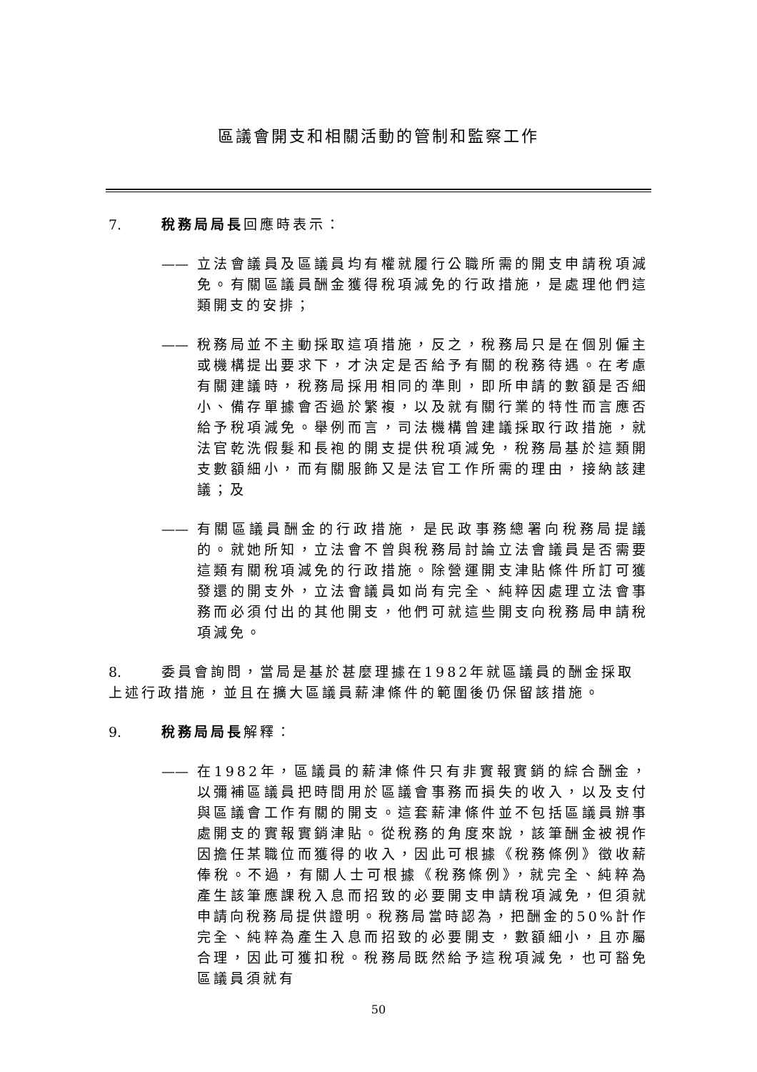區議會開支和相關活動的管制和監察工作
7. 稅務局局長回應時表示：
—— 立法會議員及區議員均有權就履行公職所需的開支申請稅項減免。有關區議員酬金獲得稅項減免的行政措施，是處理他們這類開支的安排；
—— 稅務局並不主動採取這項措施，反之，稅務局只是在個別僱主或機構提出要求下，才決定是否給予有關的稅務待遇。在考慮有關建議時，稅務局採用相同的準則，即所申請的數額是否細小、備存單據會否過於繁複，以及就有關行業的特性而言應否給予稅項減免。舉例而言，司法機構曾建議採取行政措施，就法官乾洗假髮和長袍的開支提供稅項減免，稅務局基於這類開支數額細小，而有關服飾又是法官工作所需的理由，接納該建議；及
—— 有關區議員酬金的行政措施，是民政事務總署向稅務局提議的。就她所知，立法會不曾與稅務局討論立法會議員是否需要這類有關稅項減免的行政措施。除營運開支津貼條件所訂可獲發還的開支外，立法會議員如尚有完全、純粹因處理立法會事務而必須付出的其他開支，他們可就這些開支向稅務局申請稅項減免。
8. 委員會詢問，當局是基於甚麼理據在1982年就區議員的酬金採取上述行政措施，並且在擴大區議員薪津條件的範圍後仍保留該措施。
9. 稅務局局長解釋：
—— 在1982年，區議員的薪津條件只有非實報實銷的綜合酬金，以彌補區議員把時間用於區議會事務而損失的收入，以及支付與區議會工作有關的開支。這套薪津條件並不包括區議員辦事處開支的實報實銷津貼。從稅務的角度來說，該筆酬金被視作因擔任某職位而獲得的收入，因此可根據《稅務條例》徵收薪俸稅。不過，有關人士可根據《稅務條例》，就完全、純粹為產生該筆應課稅入息而招致的必要開支申請稅項減免，但須就申請向稅務局提供證明。稅務局當時認為，把酬金的50%計作完全、純粹為產生入息而招致的必要開支，數額細小，且亦屬合理，因此可獲扣稅。稅務局既然給予這稅項減免，也可豁免區議員須就有
50